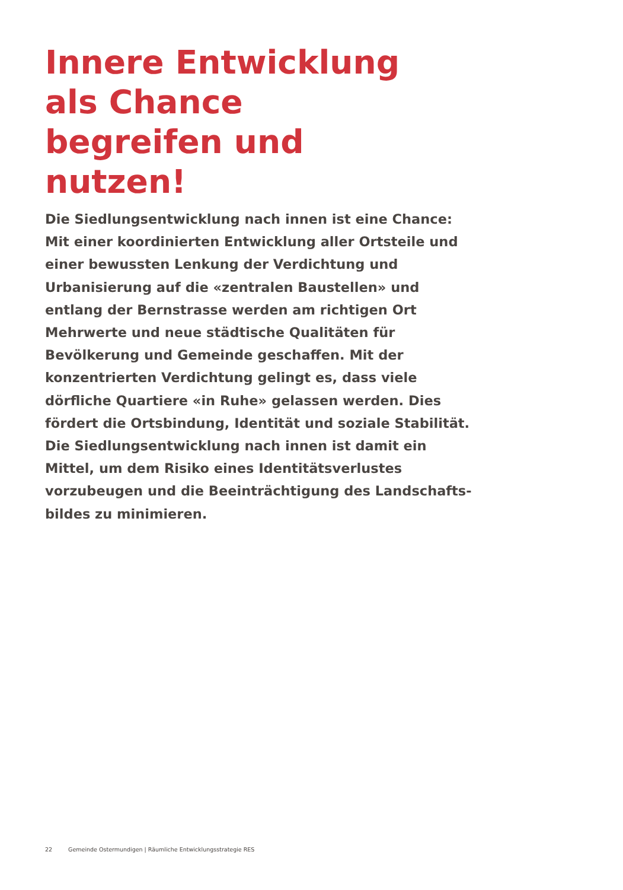Innere Entwicklung als Chance begreifen und nutzen!
Die Siedlungsentwicklung nach innen ist eine Chance:
Mit einer koordinierten Entwicklung aller Ortsteile und einer bewussten Lenkung der Verdichtung und Urbanisie­rung auf die «zentralen Baustellen» und entlang der Bernstrasse werden am richtigen Ort Mehrwerte und neue städtische Qualitäten für Bevölkerung und Gemeinde geschaffen. Mit der konzentrierten Verdichtung gelingt es, dass viele dörfliche Quartiere «in Ruhe» gelassen werden. Dies fördert die Ortsbindung, Identität und soziale Stabilität. Die Siedlungsentwicklung nach innen ist damit ein Mittel, um dem Risiko eines Identitätsverlustes vorzubeugen und die Beeinträchtigung des Landschafts­bildes zu minimieren.
22 Gemeinde Ostermundigen | Räumliche Entwicklungsstrategie RES